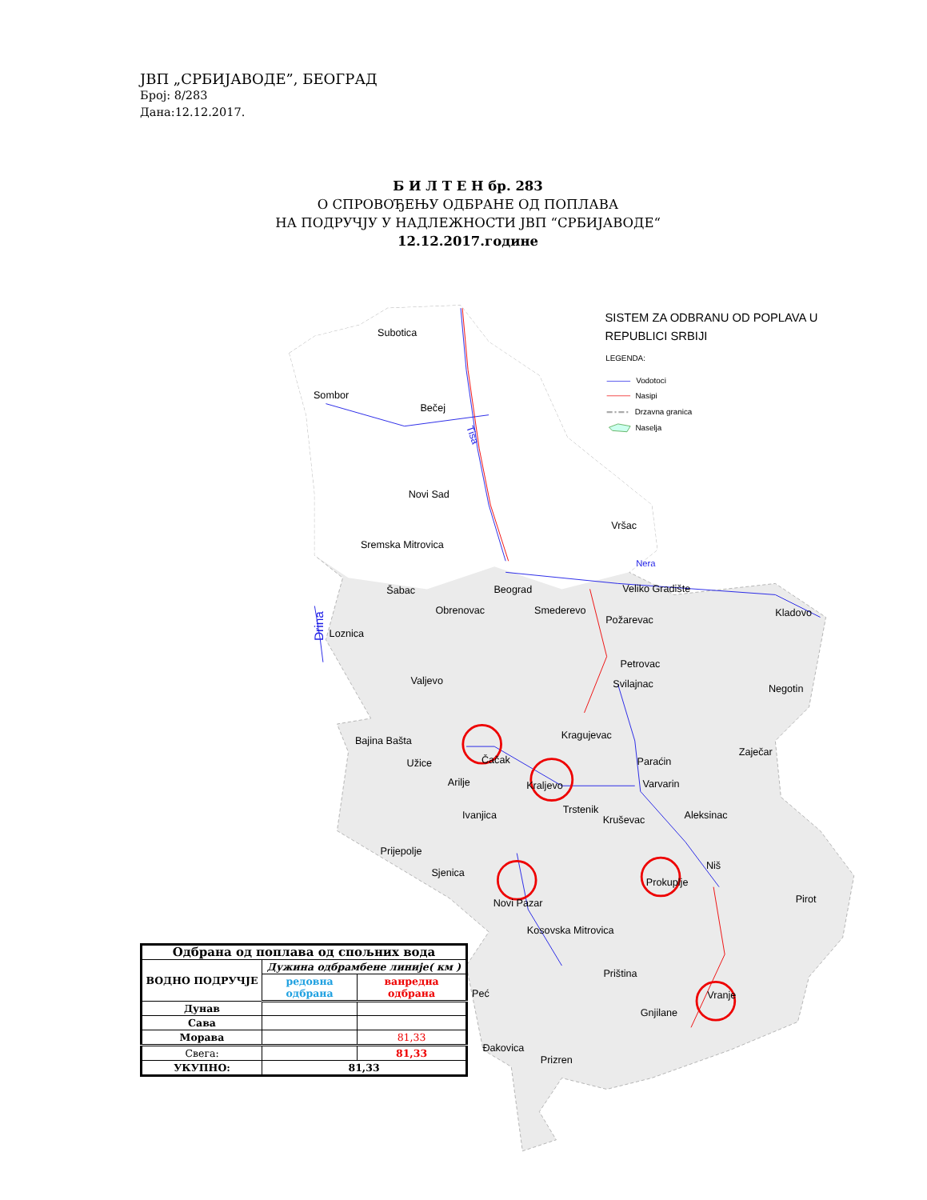ЈВП „СРБИЈАВОДЕ”, БЕОГРАД
Број: 8/283
Дана:12.12.2017.
Б И Л Т Е Н бр. 283
О СПРОВОЂЕЊУ ОДБРАНЕ ОД ПОПЛАВА
НА ПОДРУЧЈУ У НАДЛЕЖНОСТИ ЈВП “СРБИЈАВОДЕ“
12.12.2017.године
SISTEM ZA ODBRANU OD POPLAVA U
REPUBLICI SRBIJI
LEGENDA:
Vodotoci
Nasipi
Drzavna granica
Naselja
Subotica
Sombor
Bečej
Novi Sad
Vršac
Sremska Mitrovica
Šabac
Beograd
Veliko Gradište
Obrenovac
Smederevo
Požarevac
Kladovo
Loznica
Petrovac
Svilajnac
Valjevo
Negotin
Kragujevac
Bajina Bašta
Zaječar
Čačak
Užice
Paraćin
Arilje
Kraljevo
Varvarin
Trstenik
Aleksinac
Ivanjica
Kruševac
Prijepolje
Niš
Sjenica
Prokuplje
Pirot
Novi Pazar
Kosovska Mitrovica
Priština
Peć
Vranje
Gnjilane
Đakovica
Prizren
Nera
Drina
Tisa
| Одбрана од поплава од спољних вода | | |
| --- | --- | --- |
| ВОДНО ПОДРУЧЈЕ | Дужина одбрамбене линије( км ) | |
| | редовна одбрана | ванредна одбрана |
| Дунав | | |
| Сава | | |
| Морава | | 81,33 |
| Свега: | | 81,33 |
| УКУПНО: | 81,33 | |